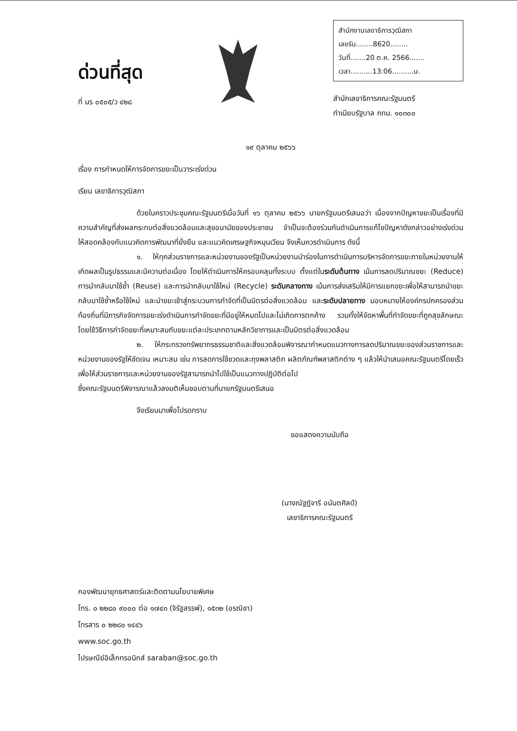ด่วนที่สุด
ที่ นร ๐๕๐๕/ว ๔๒๘
สำนักงานเลขาธิการวุฒิสภา
เลขรับ........8620........
วันที่.......20 ต.ค. 2566.......
เวลา..........13:06..........น.
สำนักเลขาธิการคณะรัฐมนตรี
ทำเนียบรัฐบาล กทม. ๑๐๓๐๐
๑๙ ตุลาคม ๒๕๖๖
เรื่อง การกำหนดให้การจัดการขยะเป็นวาระเร่งด่วน
เรียน เลขาธิการวุฒิสภา
ด้วยในคราวประชุมคณะรัฐมนตรีเมื่อวันที่ ๑๖ ตุลาคม ๒๕๖๖ นายกรัฐมนตรีเสนอว่า เนื่องจากปัญหาขยะเป็นเรื่องที่มีความสำคัญที่ส่งผลกระทบต่อสิ่งแวดล้อมและสุขอนามัยของประชาชน จำเป็นจะต้องร่วมกันดำเนินการแก้ไขปัญหาดังกล่าวอย่างเร่งด่วน ให้สอดคล้องกับแนวคิดการพัฒนาที่ยั่งยืน และแนวคิดเศรษฐกิจหมุนเวียน จึงเห็นควรดำเนินการ ดังนี้
๑. ให้ทุกส่วนราชการและหน่วยงานของรัฐเป็นหน่วยงานนำร่องในการดำเนินการบริหารจัดการขยะภายในหน่วยงานให้เกิดผลเป็นรูปธรรมและมีความต่อเนื่อง โดยให้ดำเนินการให้ครอบคลุมทั้งระบบ ตั้งแต่ในระดับต้นทาง เน้นการลดปริมาณขยะ (Reduce) การนำกลับมาใช้ซ้ำ (Reuse) และการนำกลับมาใช้ใหม่ (Recycle) ระดับกลางทาง เน้นการส่งเสริมให้มีการแยกขยะเพื่อให้สามารถนำขยะกลับมาใช้ซ้ำหรือใช้ใหม่ และนำขยะเข้าสู่กระบวนการกำจัดที่เป็นมิตรต่อสิ่งแวดล้อม และระดับปลายทาง มอบหมายให้องค์กรปกครองส่วนท้องถิ่นที่มีภารกิจจัดการขยะเร่งดำเนินการกำจัดขยะที่มีอยู่ให้หมดไปและไม่เกิดการตกค้าง รวมทั้งให้จัดหาพื้นที่กำจัดขยะที่ถูกสุขลักษณะ โดยใช้วิธีการกำจัดขยะที่เหมาะสมกับขยะแต่ละประเภทตามหลักวิชาการและเป็นมิตรต่อสิ่งแวดล้อม
๒. ให้กระทรวงทรัพยากรธรรมชาติและสิ่งแวดล้อมพิจารณากำหนดแนวทางการลดปริมาณขยะของส่วนราชการและหน่วยงานของรัฐให้ชัดเจน เหมาะสม เช่น การลดการใช้ขวดและถุงพลาสติก ผลิตภัณฑ์พลาสติกต่าง ๆ แล้วให้นำเสนอคณะรัฐมนตรีโดยเร็ว เพื่อให้ส่วนราชการและหน่วยงานของรัฐสามารถนำไปใช้เป็นแนวทางปฏิบัติต่อไป
ซึ่งคณะรัฐมนตรีพิจารณาแล้วลงมติเห็นชอบตามที่นายกรัฐมนตรีเสนอ
จึงเรียนมาเพื่อโปรดทราบ
ขอแสดงความนับถือ
(นางณัฐฎ์จารี อนันตศิลป์)
เลขาธิการคณะรัฐมนตรี
กองพัฒนายุทธศาสตร์และติดตามนโยบายพิเศษ
โทร. ๐ ๒๒๘๐ ๙๐๐๐ ต่อ ๑๗๔๓ (จิรัฐสรรพ์), ๑๕๓๒ (อรณิชา)
โทรสาร ๐ ๒๒๘๐ ๑๔๔๖
www.soc.go.th
ไปรษณีย์อิเล็กทรอนิกส์ saraban@soc.go.th